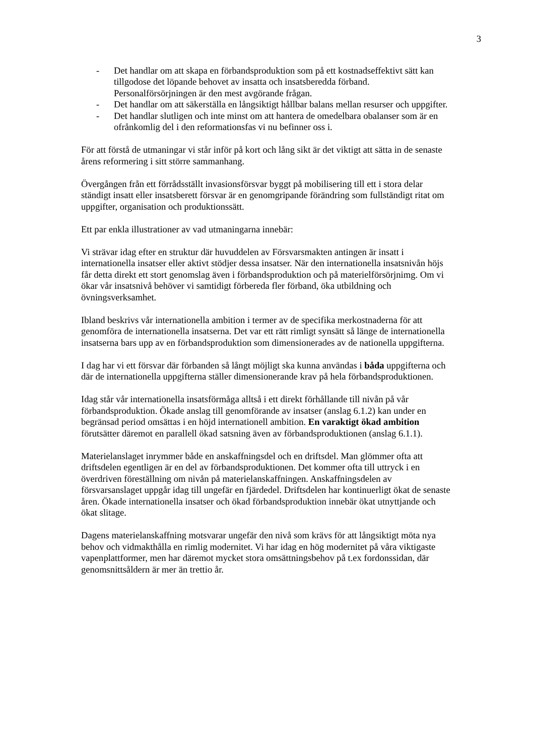3
- Det handlar om att skapa en förbandsproduktion som på ett kostnadseffektivt sätt kan tillgodose det löpande behovet av insatta och insatsberedda förband. Personalförsörjningen är den mest avgörande frågan.
- Det handlar om att säkerställa en långsiktigt hållbar balans mellan resurser och uppgifter.
- Det handlar slutligen och inte minst om att hantera de omedelbara obalanser som är en ofrånkomlig del i den reformationsfas vi nu befinner oss i.
För att förstå de utmaningar vi står inför på kort och lång sikt är det viktigt att sätta in de senaste årens reformering i sitt större sammanhang.
Övergången från ett förrådsställt invasionsförsvar byggt på mobilisering till ett i stora delar ständigt insatt eller insatsberett försvar är en genomgripande förändring som fullständigt ritat om uppgifter, organisation och produktionssätt.
Ett par enkla illustrationer av vad utmaningarna innebär:
Vi strävar idag efter en struktur där huvuddelen av Försvarsmakten antingen är insatt i internationella insatser eller aktivt stödjer dessa insatser. När den internationella insatsnivån höjs får detta direkt ett stort genomslag även i förbandsproduktion och på materielförsörjnimg. Om vi ökar vår insatsnivå behöver vi samtidigt förbereda fler förband, öka utbildning och övningsverksamhet.
Ibland beskrivs vår internationella ambition i termer av de specifika merkostnaderna för att genomföra de internationella insatserna. Det var ett rätt rimligt synsätt så länge de internationella insatserna bars upp av en förbandsproduktion som dimensionerades av de nationella uppgifterna.
I dag har vi ett försvar där förbanden så långt möjligt ska kunna användas i båda uppgifterna och där de internationella uppgifterna ställer dimensionerande krav på hela förbandsproduktionen.
Idag står vår internationella insatsförmåga alltså i ett direkt förhållande till nivån på vår förbandsproduktion. Ökade anslag till genomförande av insatser (anslag 6.1.2) kan under en begränsad period omsättas i en höjd internationell ambition. En varaktigt ökad ambition förutsätter däremot en parallell ökad satsning även av förbandsproduktionen (anslag 6.1.1).
Materielanslaget inrymmer både en anskaffningsdel och en driftsdel. Man glömmer ofta att driftsdelen egentligen är en del av förbandsproduktionen. Det kommer ofta till uttryck i en överdriven föreställning om nivån på materielanskaffningen. Anskaffningsdelen av försvarsanslaget uppgår idag till ungefär en fjärdedel. Driftsdelen har kontinuerligt ökat de senaste åren. Ökade internationella insatser och ökad förbandsproduktion innebär ökat utnyttjande och ökat slitage.
Dagens materielanskaffning motsvarar ungefär den nivå som krävs för att långsiktigt möta nya behov och vidmakthålla en rimlig modernitet. Vi har idag en hög modernitet på våra viktigaste vapenplattformer, men har däremot mycket stora omsättningsbehov på t.ex fordonssidan, där genomsnittsåldern är mer än trettio år.